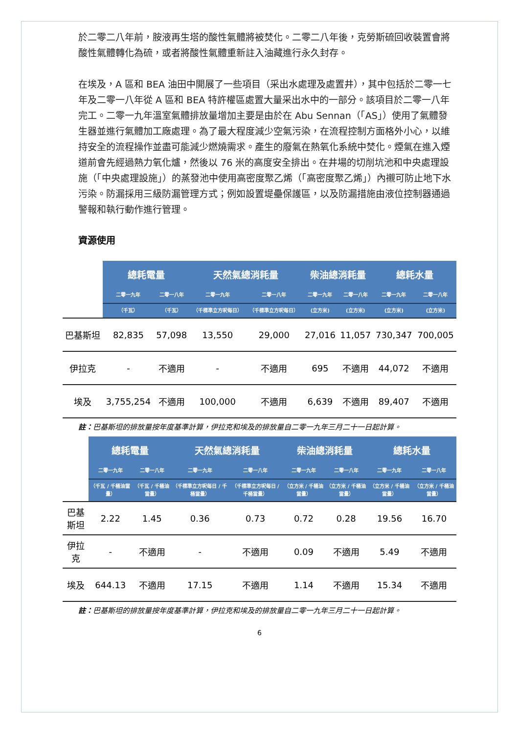於二零二八年前，胺液再生塔的酸性氣體將被焚化。二零二八年後，克勞斯硫回收裝置會將酸性氣體轉化為硫，或者將酸性氣體重新註入油藏進行永久封存。
在埃及，A 區和 BEA 油田中開展了一些項目（采出水處理及處置井），其中包括於二零一七年及二零一八年從 A 區和 BEA 特許權區處置大量采出水中的一部分。該項目於二零一八年完工。二零一九年溫室氣體排放量增加主要是由於在 Abu Sennan（「AS」）使用了氣體發生器並進行氣體加工廠處理。為了最大程度減少空氣污染，在流程控制方面格外小心，以維持安全的流程操作並盡可能減少燃燒需求。產生的廢氣在熱氧化系統中焚化。煙氣在進入煙道前會先經過熱力氧化爐，然後以 76 米的高度安全排出。在井場的切削坑池和中央處理設施（「中央處理設施」）的蒸發池中使用高密度聚乙烯（「高密度聚乙烯」）內襯可防止地下水污染。防漏採用三級防漏管理方式；例如設置堤壘保護區，以及防漏措施由液位控制器通過警報和執行動作進行管理。
資源使用
| | 總耗電量 | | 天然氣總消耗量 | | 柴油總消耗量 | | 總耗水量 | |
| --- | --- | --- | --- | --- | --- | --- | --- | --- |
| | 二零一九年 | 二零一八年 | 二零一九年 | 二零一八年 | 二零一九年 | 二零一八年 | 二零一九年 | 二零一八年 |
| | （千瓦） | （千瓦） | （千標準立方呎每日） | （千標準立方呎每日） | (立方米) | (立方米) | (立方米) | (立方米) |
| 巴基斯坦 | 82,835 | 57,098 | 13,550 | 29,000 | 27,016 | 11,057 | 730,347 | 700,005 |
| 伊拉克 | - | 不適用 | - | 不適用 | 695 | 不適用 | 44,072 | 不適用 |
| 埃及 | 3,755,254 | 不適用 | 100,000 | 不適用 | 6,639 | 不適用 | 89,407 | 不適用 |
註：巴基斯坦的排放量按年度基準計算，伊拉克和埃及的排放量自二零一九年三月二十一日起計算。
| | 總耗電量 | | 天然氣總消耗量 | | 柴油總消耗量 | | 總耗水量 | |
| --- | --- | --- | --- | --- | --- | --- | --- | --- |
| | 二零一九年 | 二零一八年 | 二零一九年 | 二零一八年 | 二零一九年 | 二零一八年 | 二零一九年 | 二零一八年 |
| | （千瓦 / 千桶油當量） | （千瓦 / 千桶油當量） | （千標準立方呎每日 / 千桶當量） | （千標準立方呎每日 / 千桶當量） | （立方米 / 千桶油當量） | （立方米 / 千桶油當量） | （立方米 / 千桶油當量） | （立方米 / 千桶油當量） |
| 巴基斯坦 | 2.22 | 1.45 | 0.36 | 0.73 | 0.72 | 0.28 | 19.56 | 16.70 |
| 伊拉克 | - | 不適用 | - | 不適用 | 0.09 | 不適用 | 5.49 | 不適用 |
| 埃及 | 644.13 | 不適用 | 17.15 | 不適用 | 1.14 | 不適用 | 15.34 | 不適用 |
註：巴基斯坦的排放量按年度基準計算，伊拉克和埃及的排放量自二零一九年三月二十一日起計算。
6